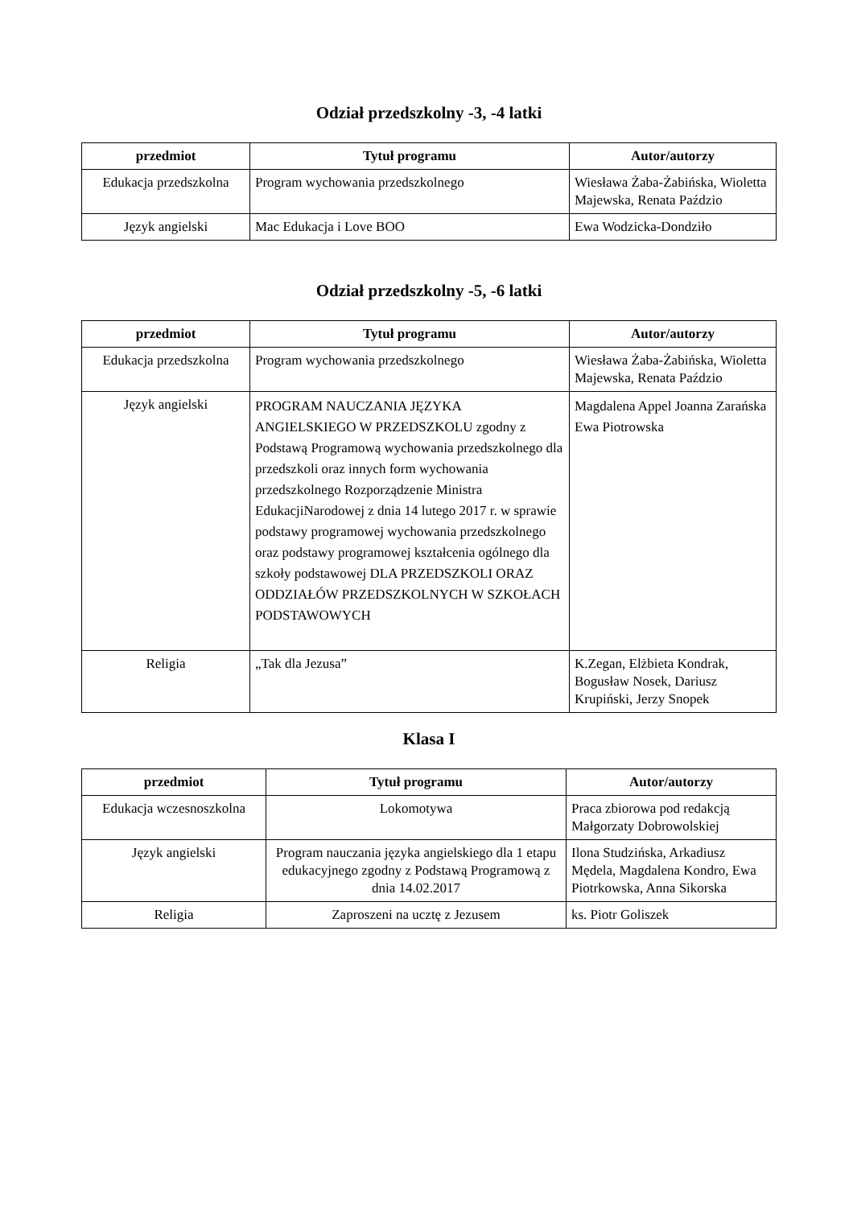Odział przedszkolny -3, -4 latki
| przedmiot | Tytuł programu | Autor/autorzy |
| --- | --- | --- |
| Edukacja przedszkolna | Program wychowania przedszkolnego | Wiesława Żaba-Żabińska, Wioletta Majewska, Renata Paździo |
| Język angielski | Mac Edukacja i Love BOO | Ewa Wodzicka-Dondziło |
Odział przedszkolny -5, -6 latki
| przedmiot | Tytuł programu | Autor/autorzy |
| --- | --- | --- |
| Edukacja przedszkolna | Program wychowania przedszkolnego | Wiesława Żaba-Żabińska, Wioletta Majewska, Renata Paździo |
| Język angielski | PROGRAM NAUCZANIA JĘZYKA ANGIELSKIEGO W PRZEDSZKOLU zgodny z Podstawą Programową wychowania przedszkolnego dla przedszkoli oraz innych form wychowania przedszkolnego Rozporządzenie Ministra EdukacjiNarodowej z dnia 14 lutego 2017 r. w sprawie podstawy programowej wychowania przedszkolnego oraz podstawy programowej kształcenia ogólnego dla szkoły podstawowej DLA PRZEDSZKOLI ORAZ ODDZIAŁÓW PRZEDSZKOLNYCH W SZKOŁACH PODSTAWOWYCH | Magdalena Appel Joanna Zarańska Ewa Piotrowska |
| Religia | „Tak dla Jezusa” | K.Zegan, Elżbieta Kondrak, Bogusław Nosek, Dariusz Krupiński, Jerzy Snopek |
Klasa I
| przedmiot | Tytuł programu | Autor/autorzy |
| --- | --- | --- |
| Edukacja wczesnoszkolna | Lokomotywa | Praca zbiorowa pod redakcją Małgorzaty Dobrowolskiej |
| Język angielski | Program nauczania języka angielskiego dla 1 etapu edukacyjnego zgodny z Podstawą Programową z dnia 14.02.2017 | Ilona Studzińska, Arkadiusz Mędela, Magdalena Kondro, Ewa Piotrkowska, Anna Sikorska |
| Religia | Zaproszeni na ucztę z Jezusem | ks. Piotr Goliszek |